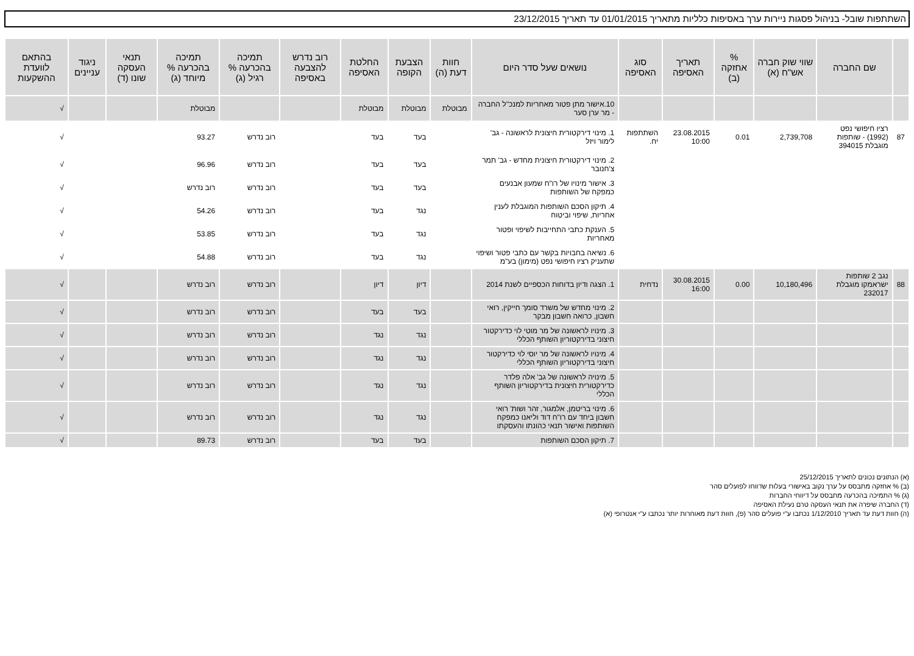השתתפות שובל- בניהול פסגות ניירות ערך באסיפות כלליות מתאריך 01/01/2015 עד תאריך 23/12/2015
| | שם החברה | שווי שוק חברה אש"ח (א) | % אחזקה (ב) | תאריך האסיפה | סוג האסיפה | נושאים שעל סדר היום | חוות דעת (ה) | הצבעת הקופה | החלטת האסיפה | רוב נדרש להצבעה באסיפה | תמיכה בהכרעה % רגיל (ג) | תמיכה בהכרעה % מיוחד (ג) | תנאי העסקה שונו (ד) | ניגוד עניינים | בהתאם לוועדת ההשקעות |
| --- | --- | --- | --- | --- | --- | --- | --- | --- | --- | --- | --- | --- | --- | --- | --- |
| | | | | | | 10.אישור מתן פטור מאחריות למנכ"ל החברה - מר ערן סער | מבוטלת | מבוטלת | מבוטלת | | | מבוטלת | | | √ |
| 87 | רציו חיפושי נפט (1992) - שותפות מוגבלת 394015 | 2,739,708 | 0.01 | 23.08.2015 10:00 | השתתפות יח. | 1. מינוי דירקטורית חיצונית לראשונה - גב' לימור ויזל | | בעד | בעד | | רוב נדרש | 93.27 | | | √ |
| | | | | | | 2. מינוי דירקטורית חיצונית מחדש - גב' תמר צ'חנובר | | בעד | בעד | | רוב נדרש | 96.96 | | | √ |
| | | | | | | 3. אישור מינויו של רו"ח שמעון אבנעים כמפקח של השותפות | | בעד | בעד | | רוב נדרש | רוב נדרש | | | √ |
| | | | | | | 4. תיקון הסכם השותפות המוגבלת לענין אחריות, שיפוי וביטוח | | נגד | בעד | | רוב נדרש | 54.26 | | | √ |
| | | | | | | 5. הענקת כתבי התחייבות לשיפוי ופטור מאחריות | | נגד | בעד | | רוב נדרש | 53.85 | | | √ |
| | | | | | | 6. נשיאה בחבויות בקשר עם כתבי פטור ושיפוי שתעניק רציו חיפושי נפט (מימון) בע"מ | | נגד | בעד | | רוב נדרש | 54.88 | | | √ |
| 88 | נגב 2 שותפות ישראמקו מוגבלת 232017 | 10,180,496 | 0.00 | 30.08.2015 16:00 | נדחית | 1. הצגה ודיון בדוחות הכספיים לשנת 2014 | | דיון | דיון | | רוב נדרש | רוב נדרש | | | √ |
| | | | | | | 2. מינוי מחדש של משרד סומך חייקין, רואי חשבון, כרואה חשבון מבקר | | בעד | בעד | | רוב נדרש | רוב נדרש | | | √ |
| | | | | | | 3. מינויו לראשונה של מר מוטי לוי כדירקטור חיצוני בדירקטוריון השותף הכללי | | נגד | נגד | | רוב נדרש | רוב נדרש | | | √ |
| | | | | | | 4. מינויו לראשונה של מר יוסי לוי כדירקטור חיצוני בדירקטוריון השותף הכללי | | נגד | נגד | | רוב נדרש | רוב נדרש | | | √ |
| | | | | | | 5. מינויה לראשונה של גב' אלה פלדר כדירקטורית חיצונית בדירקטוריון השותף הכללי | | נגד | נגד | | רוב נדרש | רוב נדרש | | | √ |
| | | | | | | 6. מינוי בריטמן, אלמגור, זהר ושות' רואי חשבון ביחד עם רו"ח דוד וליאנו כמפקח השותפות ואישור תנאי כהונתו והעסקתו | | נגד | נגד | | רוב נדרש | רוב נדרש | | | √ |
| | | | | | | 7. תיקון הסכם השותפות | | בעד | בעד | | רוב נדרש | 89.73 | | | √ |
(א) הנתונים נכונים לתאריך 25/12/2015
(ב) % אחזקה מתבסס על ערך נקוב באישורי בעלות שדווחו לפועלים סהר
(ג) % התמיכה בהכרעה מתבסס על דיווחי החברות
(ד) החברה שיפרה את תנאי העסקה טרם נעילת האסיפה
(ה) חוות דעת עד תאריך 1/12/2010 נכתבו ע"י פועלים סהר (פ), חוות דעת מאוחרות יותר נכתבו ע"י אנטרופי (א)